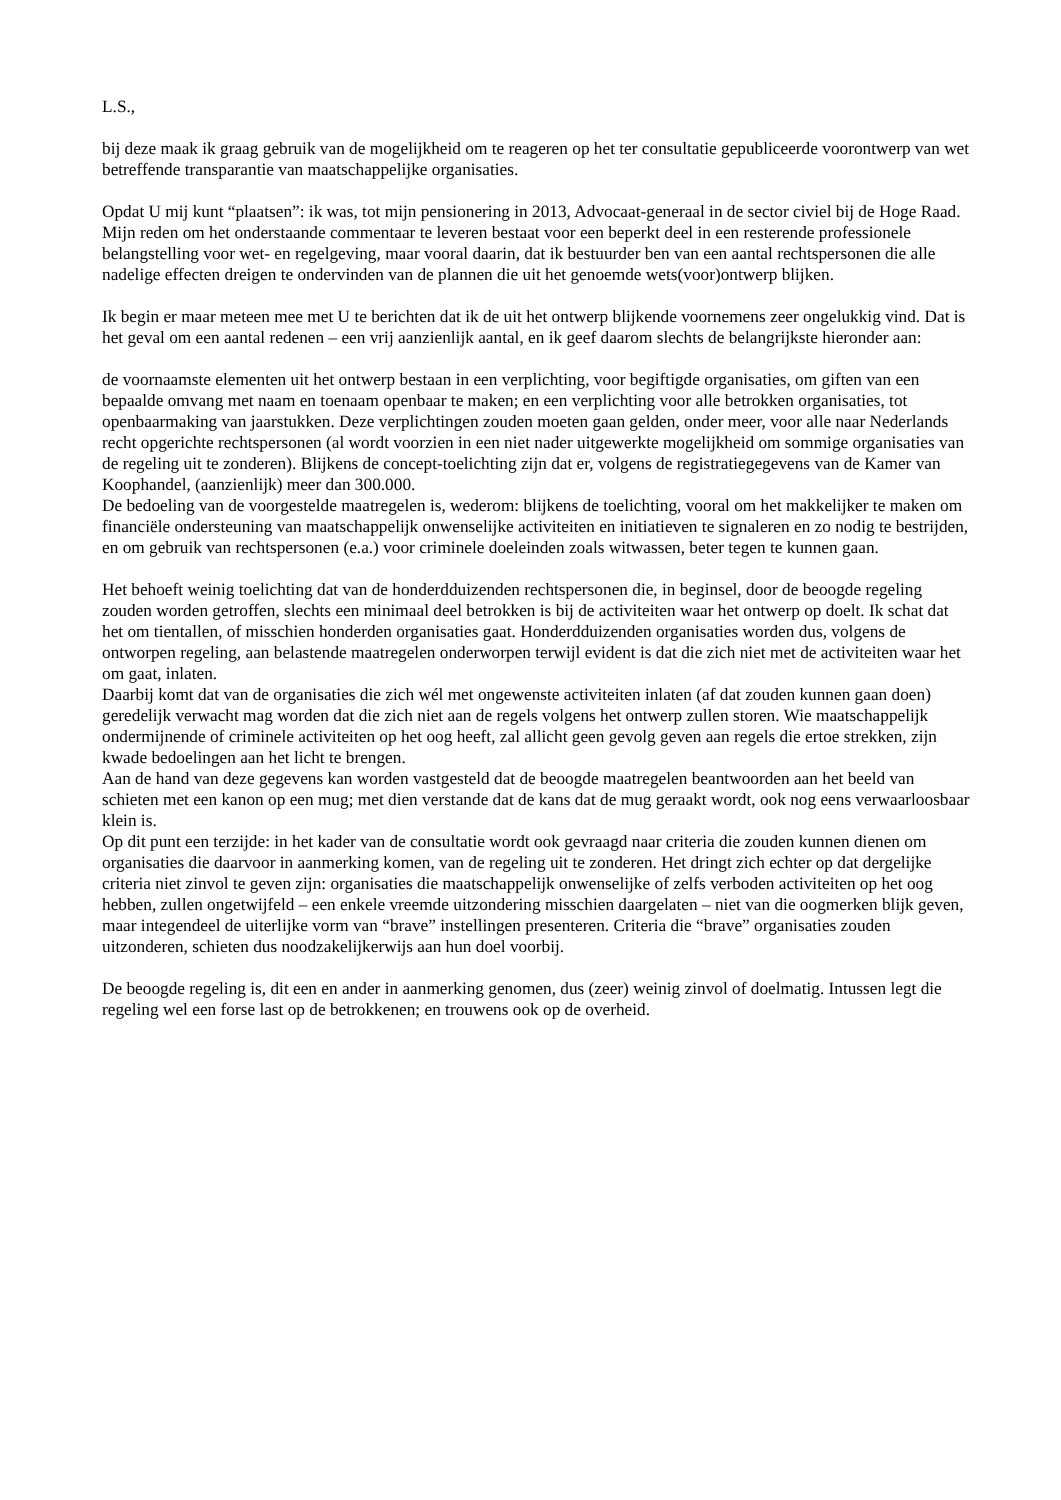L.S.,
bij deze maak ik graag gebruik van de mogelijkheid om te reageren op het ter consultatie gepubliceerde voorontwerp van wet betreffende transparantie van maatschappelijke organisaties.
Opdat U mij kunt “plaatsen”: ik was, tot mijn pensionering in 2013, Advocaat-generaal in de sector civiel bij de Hoge Raad. Mijn reden om het onderstaande commentaar te leveren bestaat voor een beperkt deel in een resterende professionele belangstelling voor wet- en regelgeving, maar vooral daarin, dat ik bestuurder ben van een aantal rechtspersonen die alle nadelige effecten dreigen te ondervinden van de plannen die uit het genoemde wets(voor)ontwerp blijken.
Ik begin er maar meteen mee met U te berichten dat ik de uit het ontwerp blijkende voornemens zeer ongelukkig vind. Dat is het geval om een aantal redenen – een vrij aanzienlijk aantal, en ik geef daarom slechts de belangrijkste hieronder aan:
de voornaamste elementen uit het ontwerp bestaan in een verplichting, voor begiftigde organisaties, om giften van een bepaalde omvang met naam en toenaam openbaar te maken; en een verplichting voor alle betrokken organisaties, tot openbaarmaking van jaarstukken. Deze verplichtingen zouden moeten gaan gelden, onder meer, voor alle naar Nederlands recht opgerichte rechtspersonen (al wordt voorzien in een niet nader uitgewerkte mogelijkheid om sommige organisaties van de regeling uit te zonderen). Blijkens de concept-toelichting zijn dat er, volgens de registratiegegevens van de Kamer van Koophandel, (aanzienlijk) meer dan 300.000.
De bedoeling van de voorgestelde maatregelen is, wederom: blijkens de toelichting, vooral om het makkelijker te maken om financiële ondersteuning van maatschappelijk onwenselijke activiteiten en initiatieven te signaleren en zo nodig te bestrijden, en om gebruik van rechtspersonen (e.a.) voor criminele doeleinden zoals witwassen, beter tegen te kunnen gaan.
Het behoeft weinig toelichting dat van de honderdduizenden rechtspersonen die, in beginsel, door de beoogde regeling zouden worden getroffen, slechts een minimaal deel betrokken is bij de activiteiten waar het ontwerp op doelt. Ik schat dat het om tientallen, of misschien honderden organisaties gaat. Honderdduizenden organisaties worden dus, volgens de ontworpen regeling, aan belastende maatregelen onderworpen terwijl evident is dat die zich niet met de activiteiten waar het om gaat, inlaten.
Daarbij komt dat van de organisaties die zich wél met ongewenste activiteiten inlaten (af dat zouden kunnen gaan doen) geredelijk verwacht mag worden dat die zich niet aan de regels volgens het ontwerp zullen storen. Wie maatschappelijk ondermijnende of criminele activiteiten op het oog heeft, zal allicht geen gevolg geven aan regels die ertoe strekken, zijn kwade bedoelingen aan het licht te brengen.
Aan de hand van deze gegevens kan worden vastgesteld dat de beoogde maatregelen beantwoorden aan het beeld van schieten met een kanon op een mug; met dien verstande dat de kans dat de mug geraakt wordt, ook nog eens verwaarloosbaar klein is.
Op dit punt een terzijde: in het kader van de consultatie wordt ook gevraagd naar criteria die zouden kunnen dienen om organisaties die daarvoor in aanmerking komen, van de regeling uit te zonderen. Het dringt zich echter op dat dergelijke criteria niet zinvol te geven zijn: organisaties die maatschappelijk onwenselijke of zelfs verboden activiteiten op het oog hebben, zullen ongetwijfeld – een enkele vreemde uitzondering misschien daargelaten – niet van die oogmerken blijk geven, maar integendeel de uiterlijke vorm van “brave” instellingen presenteren. Criteria die “brave” organisaties zouden uitzonderen, schieten dus noodzakelijkerwijs aan hun doel voorbij.
De beoogde regeling is, dit een en ander in aanmerking genomen, dus (zeer) weinig zinvol of doelmatig. Intussen legt die regeling wel een forse last op de betrokkenen; en trouwens ook op de overheid.